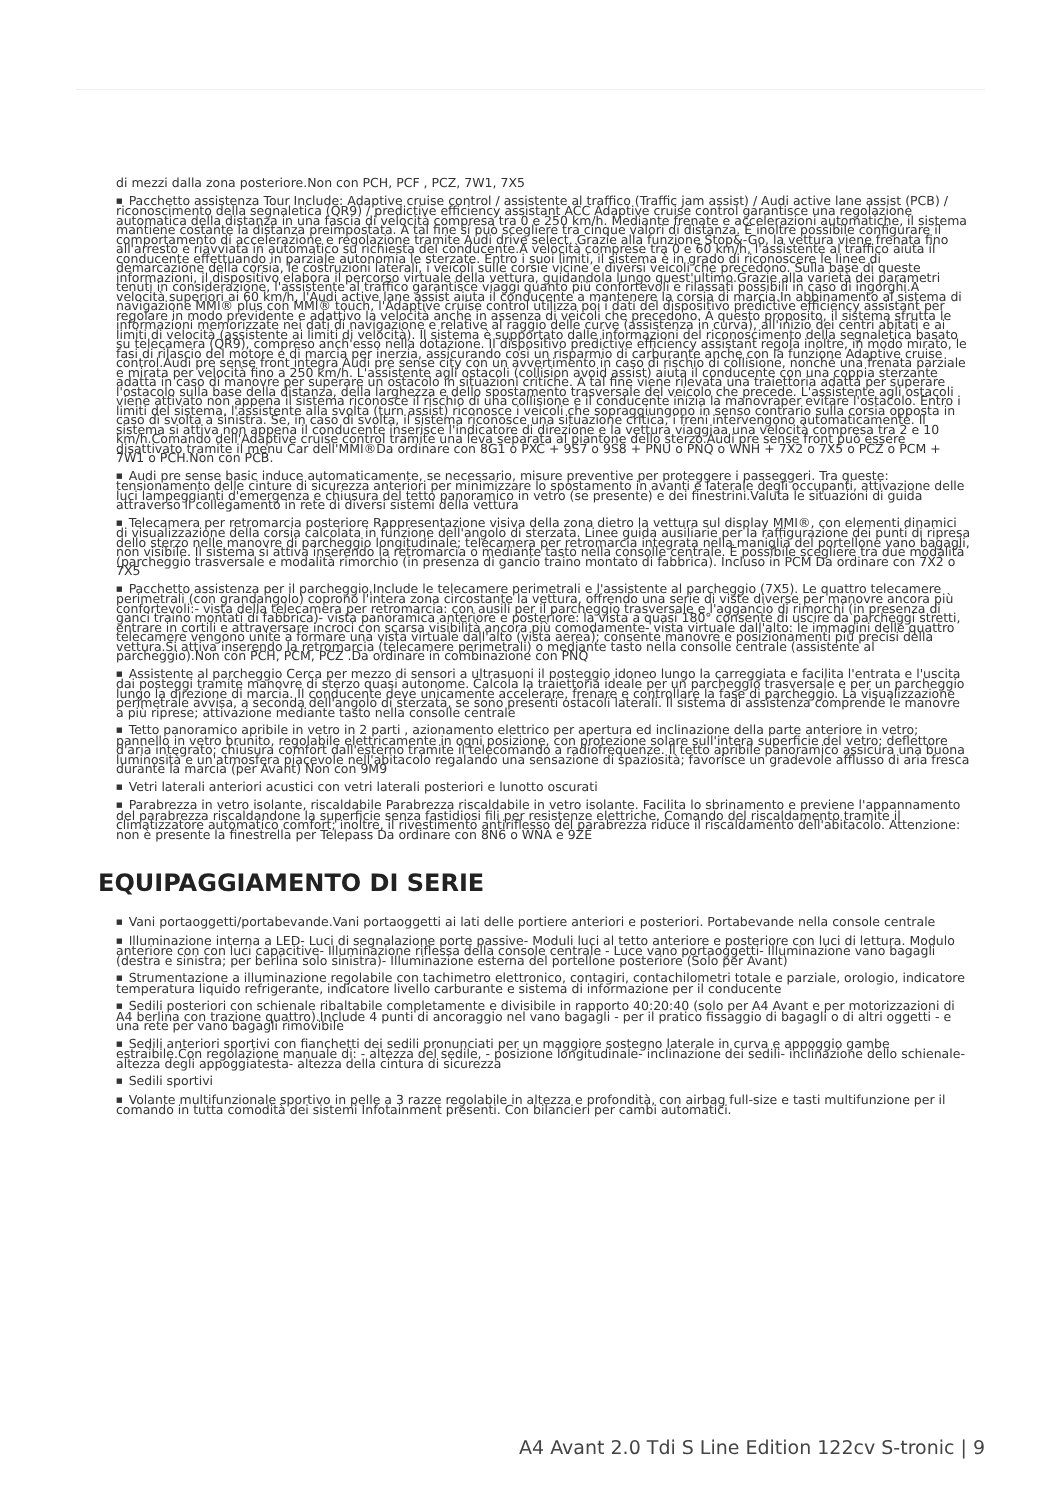di mezzi dalla zona posteriore.Non con PCH, PCF , PCZ, 7W1, 7X5
■ Pacchetto assistenza Tour Include: Adaptive cruise control / assistente al traffico (Traffic jam assist) / Audi active lane assist (PCB) / riconoscimento della segnaletica (QR9) / predictive efficiency assistant ACC Adaptive cruise control garantisce una regolazione automatica della distanza in una fascia di velocità compresa tra 0 e 250 km/h. Mediante frenate e accelerazioni automatiche, il sistema mantiene costante la distanza preimpostata. A tal fine si può scegliere tra cinque valori di distanza. È inoltre possibile configurare il comportamento di accelerazione e regolazione tramite Audi drive select. Grazie alla funzione Stop&-Go, la vettura viene frenata fino all'arresto e riavviata in automatico su richiesta del conducente.A velocità comprese tra 0 e 60 km/h, l'assistente al traffico aiuta il conducente effettuando in parziale autonomia le sterzate. Entro i suoi limiti, il sistema è in grado di riconoscere le linee di demarcazione della corsia, le costruzioni laterali, i veicoli sulle corsie vicine e diversi veicoli che precedono. Sulla base di queste informazioni, il dispositivo elabora il percorso virtuale della vettura, guidandola lungo quest'ultimo.Grazie alla varietà dei parametri tenuti in considerazione, l'assistente al traffico garantisce viaggi quanto più confortevoli e rilassati possibili in caso di ingorghi.A velocità superiori ai 60 km/h, l'Audi active lane assist aiuta il conducente a mantenere la corsia di marcia.In abbinamento al sistema di navigazione MMI® plus con MMI® touch, l'Adaptive cruise control utilizza poi i dati del dispositivo predictive efficiency assistant per regolare in modo previdente e adattivo la velocità anche in assenza di veicoli che precedono. A questo proposito, il sistema sfrutta le informazioni memorizzate nei dati di navigazione e relative al raggio delle curve (assistenza in curva), all'inizio dei centri abitati e ai limiti di velocità (assistente ai limiti di velocità). Il sistema è supportato dalle informazioni del riconoscimento della segnaletica basato su telecamera (QR9), compreso anch'esso nella dotazione. Il dispositivo predictive efficiency assistant regola inoltre, in modo mirato, le fasi di rilascio del motore e di marcia per inerzia, assicurando così un risparmio di carburante anche con la funzione Adaptive cruise control.Audi pre sense front integra Audi pre sense city con un avvertimento in caso di rischio di collisione, nonché una frenata parziale e mirata per velocità fino a 250 km/h. L'assistente agli ostacoli (collision avoid assist) aiuta il conducente con una coppia sterzante adatta in caso di manovre per superare un ostacolo in situazioni critiche. A tal fine viene rilevata una traiettoria adatta per superare l'ostacolo sulla base della distanza, della larghezza e dello spostamento trasversale del veicolo che precede. L'assistente agli ostacoli viene attivato non appena il sistema riconosce il rischio di una collisione e il conducente inizia la manovraper evitare l'ostacolo. Entro i limiti del sistema, l'assistente alla svolta (turn assist) riconosce i veicoli che sopraggiungono in senso contrario sulla corsia opposta in caso di svolta a sinistra. Se, in caso di svolta, il sistema riconosce una situazione critica, i freni intervengono automaticamente. Il sistema si attiva non appena il conducente inserisce l'indicatore di direzione e la vettura viaggiaa una velocità compresa tra 2 e 10 km/h.Comando dell'Adaptive cruise control tramite una leva separata al piantone dello sterzo.Audi pre sense front può essere disattivato tramite il menu Car dell'MMI®Da ordinare con 8G1 o PXC + 9S7 o 9S8 + PNU o PNQ o WNH + 7X2 o 7X5 o PCZ o PCM + 7W1 o PCH.Non con PCB.
■ Audi pre sense basic induce automaticamente, se necessario, misure preventive per proteggere i passeggeri. Tra queste: tensionamento delle cinture di sicurezza anteriori per minimizzare lo spostamento in avanti e laterale degli occupanti, attivazione delle luci lampeggianti d'emergenza e chiusura del tetto panoramico in vetro (se presente) e dei finestrini.Valuta le situazioni di guida attraverso il collegamento in rete di diversi sistemi della vettura
■ Telecamera per retromarcia posteriore Rappresentazione visiva della zona dietro la vettura sul display MMI®, con elementi dinamici di visualizzazione della corsia calcolata in funzione dell'angolo di sterzata. Linee guida ausiliarie per la raffigurazione dei punti di ripresa dello sterzo nelle manovre di parcheggio longitudinale; telecamera per retromarcia integrata nella maniglia del portellone vano bagagli, non visibile. Il sistema si attiva inserendo la retromarcia o mediante tasto nella consolle centrale. È possibile scegliere tra due modalità (parcheggio trasversale e modalità rimorchio (in presenza di gancio traino montato di fabbrica). Incluso in PCM Da ordinare con 7X2 o 7X5
■ Pacchetto assistenza per il parcheggio.Include le telecamere perimetrali e l'assistente al parcheggio (7X5). Le quattro telecamere perimetrali (con grandangolo) coprono l'intera zona circostante la vettura, offrendo una serie di viste diverse per manovre ancora più confortevoli:- vista della telecamera per retromarcia: con ausili per il parcheggio trasversale e l'aggancio di rimorchi (in presenza di ganci traino montati di fabbrica)- vista panoramica anteriore e posteriore: la vista a quasi 180° consente di uscire da parcheggi stretti, entrare in cortili e attraversare incroci con scarsa visibilità ancora più comodamente- vista virtuale dall'alto: le immagini delle quattro telecamere vengono unite a formare una vista virtuale dall'alto (vista aerea); consente manovre e posizionamenti più precisi della vettura.Si attiva inserendo la retromarcia (telecamere perimetrali) o mediante tasto nella consolle centrale (assistente al parcheggio).Non con PCH, PCM, PCZ .Da ordinare in combinazione con PNQ
■ Assistente al parcheggio Cerca per mezzo di sensori a ultrasuoni il posteggio idoneo lungo la carreggiata e facilita l'entrata e l'uscita dai posteggi tramite manovre di sterzo quasi autonome. Calcola la traiettoria ideale per un parcheggio trasversale e per un parcheggio lungo la direzione di marcia. Il conducente deve unicamente accelerare, frenare e controllare la fase di parcheggio. La visualizzazione perimetrale avvisa, a seconda dell'angolo di sterzata, se sono presenti ostacoli laterali. Il sistema di assistenza comprende le manovre a più riprese; attivazione mediante tasto nella consolle centrale
■ Tetto panoramico apribile in vetro in 2 parti , azionamento elettrico per apertura ed inclinazione della parte anteriore in vetro; pannello in vetro brunito, regolabile elettricamente in ogni posizione, con protezione solare sull'intera superficie del vetro; deflettore d'aria integrato; chiusura comfort dall'esterno tramite il telecomando a radiofrequenze. Il tetto apribile panoramico assicura una buona luminosità e un'atmosfera piacevole nell'abitacolo regalando una sensazione di spaziosità; favorisce un gradevole afflusso di aria fresca durante la marcia (per Avant) Non con 9M9
■ Vetri laterali anteriori acustici con vetri laterali posteriori e lunotto oscurati
■ Parabrezza in vetro isolante, riscaldabile Parabrezza riscaldabile in vetro isolante. Facilita lo sbrinamento e previene l'appannamento del parabrezza riscaldandone la superficie senza fastidiosi fili per resistenze elettriche. Comando del riscaldamento tramite il climatizzatore automatico comfort; inoltre, il rivestimento antiriflesso del parabrezza riduce il riscaldamento dell'abitacolo. Attenzione: non è presente la finestrella per Telepass Da ordinare con 8N6 o WNA e 9ZE
EQUIPAGGIAMENTO DI SERIE
■ Vani portaoggetti/portabevande.Vani portaoggetti ai lati delle portiere anteriori e posteriori. Portabevande nella console centrale
■ Illuminazione interna a LED- Luci di segnalazione porte passive- Moduli luci al tetto anteriore e posteriore con luci di lettura. Modulo anteriore con con luci capacitive- Illuminazione riflessa della console centrale - Luce vano portaoggetti- Illuminazione vano bagagli (destra e sinistra; per berlina solo sinistra)- Illuminazione esterna del portellone posteriore (Solo per Avant)
■ Strumentazione a illuminazione regolabile con tachimetro elettronico, contagiri, contachilometri totale e parziale, orologio, indicatore temperatura liquido refrigerante, indicatore livello carburante e sistema di informazione per il conducente
■ Sedili posteriori con schienale ribaltabile completamente e divisibile in rapporto 40:20:40 (solo per A4 Avant e per motorizzazioni di A4 berlina con trazione quattro).Include 4 punti di ancoraggio nel vano bagagli - per il pratico fissaggio di bagagli o di altri oggetti - e una rete per vano bagagli rimovibile
■ Sedili anteriori sportivi con fianchetti dei sedili pronunciati per un maggiore sostegno laterale in curva e appoggio gambe estraibile.Con regolazione manuale di: - altezza del sedile, - posizione longitudinale- inclinazione dei sedili- inclinazione dello schienale- altezza degli appoggiatesta- altezza della cintura di sicurezza
■ Sedili sportivi
■ Volante multifunzionale sportivo in pelle a 3 razze regolabile in altezza e profondità, con airbag full-size e tasti multifunzione per il comando in tutta comodità dei sistemi Infotainment presenti. Con bilancieri per cambi automatici.
A4 Avant 2.0 Tdi S Line Edition 122cv S-tronic | 9